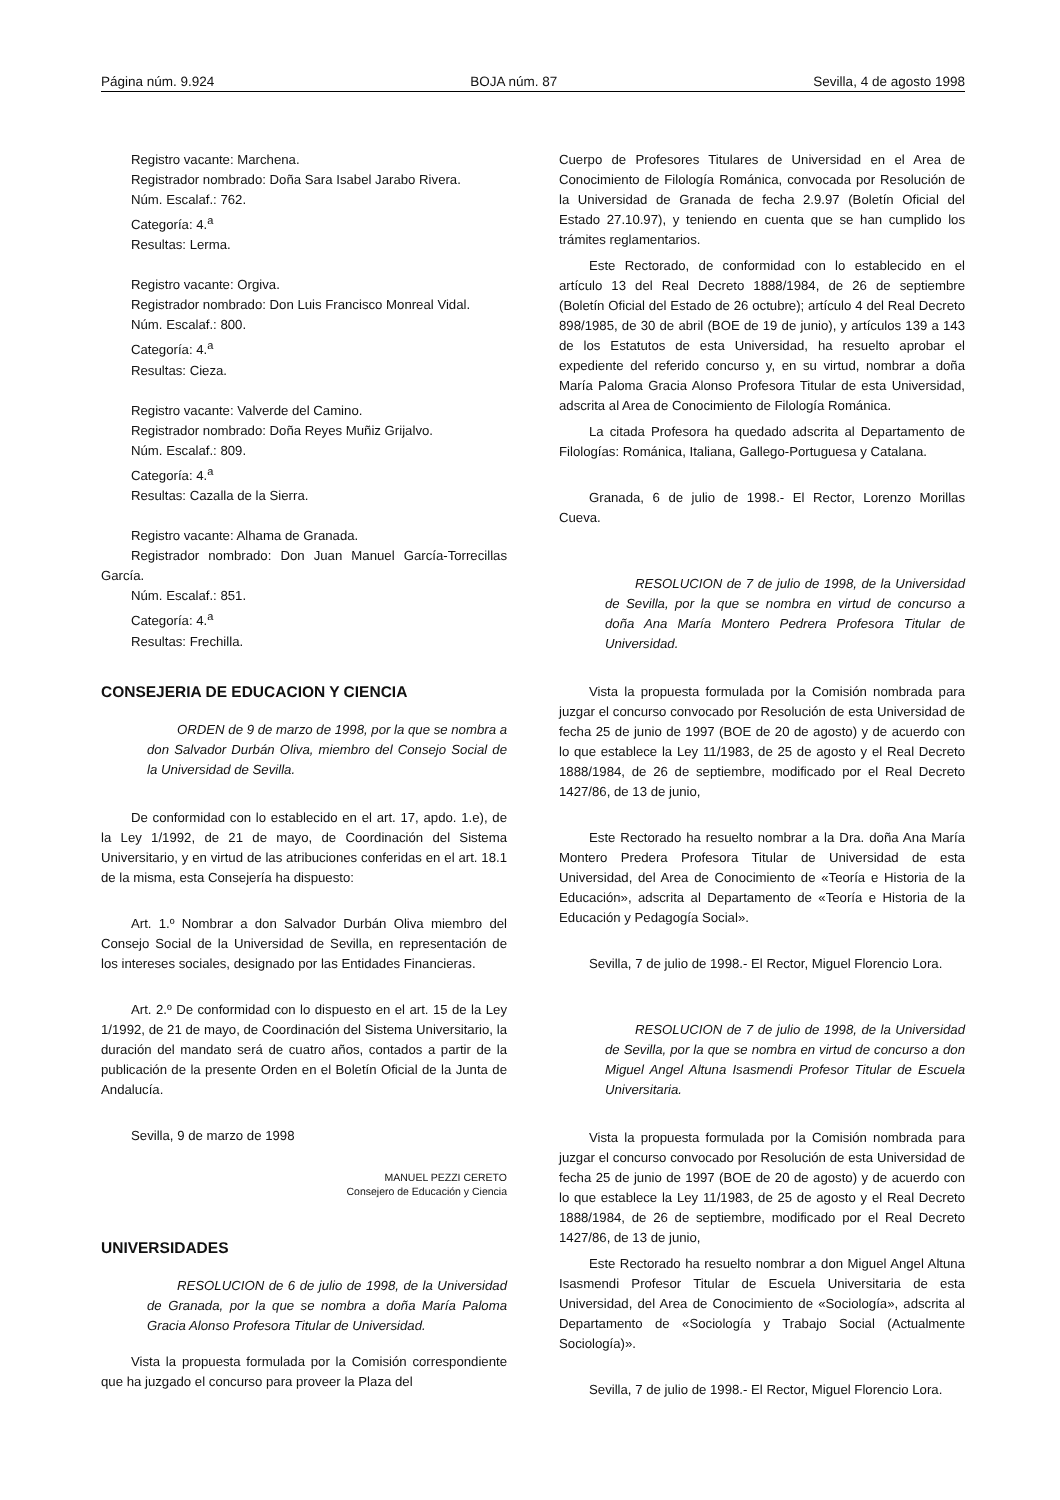Página núm. 9.924 BOJA núm. 87 Sevilla, 4 de agosto 1998
Registro vacante: Marchena.
Registrador nombrado: Doña Sara Isabel Jarabo Rivera.
Núm. Escalaf.: 762.
Categoría: 4.<sup>a</sup>
Resultas: Lerma.
Registro vacante: Orgiva.
Registrador nombrado: Don Luis Francisco Monreal Vidal.
Núm. Escalaf.: 800.
Categoría: 4.<sup>a</sup>
Resultas: Cieza.
Registro vacante: Valverde del Camino.
Registrador nombrado: Doña Reyes Muñiz Grijalvo.
Núm. Escalaf.: 809.
Categoría: 4.<sup>a</sup>
Resultas: Cazalla de la Sierra.
Registro vacante: Alhama de Granada.
Registrador nombrado: Don Juan Manuel García-Torrecillas García.
Núm. Escalaf.: 851.
Categoría: 4.<sup>a</sup>
Resultas: Frechilla.
CONSEJERIA DE EDUCACION Y CIENCIA
ORDEN de 9 de marzo de 1998, por la que se nombra a don Salvador Durbán Oliva, miembro del Consejo Social de la Universidad de Sevilla.
De conformidad con lo establecido en el art. 17, apdo. 1.e), de la Ley 1/1992, de 21 de mayo, de Coordinación del Sistema Universitario, y en virtud de las atribuciones conferidas en el art. 18.1 de la misma, esta Consejería ha dispuesto:
Art. 1.º Nombrar a don Salvador Durbán Oliva miembro del Consejo Social de la Universidad de Sevilla, en representación de los intereses sociales, designado por las Entidades Financieras.
Art. 2.º De conformidad con lo dispuesto en el art. 15 de la Ley 1/1992, de 21 de mayo, de Coordinación del Sistema Universitario, la duración del mandato será de cuatro años, contados a partir de la publicación de la presente Orden en el Boletín Oficial de la Junta de Andalucía.
Sevilla, 9 de marzo de 1998
MANUEL PEZZI CERETO
Consejero de Educación y Ciencia
UNIVERSIDADES
RESOLUCION de 6 de julio de 1998, de la Universidad de Granada, por la que se nombra a doña María Paloma Gracia Alonso Profesora Titular de Universidad.
Vista la propuesta formulada por la Comisión correspondiente que ha juzgado el concurso para proveer la Plaza del
Cuerpo de Profesores Titulares de Universidad en el Area de Conocimiento de Filología Románica, convocada por Resolución de la Universidad de Granada de fecha 2.9.97 (Boletín Oficial del Estado 27.10.97), y teniendo en cuenta que se han cumplido los trámites reglamentarios.
Este Rectorado, de conformidad con lo establecido en el artículo 13 del Real Decreto 1888/1984, de 26 de septiembre (Boletín Oficial del Estado de 26 octubre); artículo 4 del Real Decreto 898/1985, de 30 de abril (BOE de 19 de junio), y artículos 139 a 143 de los Estatutos de esta Universidad, ha resuelto aprobar el expediente del referido concurso y, en su virtud, nombrar a doña María Paloma Gracia Alonso Profesora Titular de esta Universidad, adscrita al Area de Conocimiento de Filología Románica.
La citada Profesora ha quedado adscrita al Departamento de Filologías: Románica, Italiana, Gallego-Portuguesa y Catalana.
Granada, 6 de julio de 1998.- El Rector, Lorenzo Morillas Cueva.
RESOLUCION de 7 de julio de 1998, de la Universidad de Sevilla, por la que se nombra en virtud de concurso a doña Ana María Montero Pedrera Profesora Titular de Universidad.
Vista la propuesta formulada por la Comisión nombrada para juzgar el concurso convocado por Resolución de esta Universidad de fecha 25 de junio de 1997 (BOE de 20 de agosto) y de acuerdo con lo que establece la Ley 11/1983, de 25 de agosto y el Real Decreto 1888/1984, de 26 de septiembre, modificado por el Real Decreto 1427/86, de 13 de junio,
Este Rectorado ha resuelto nombrar a la Dra. doña Ana María Montero Predera Profesora Titular de Universidad de esta Universidad, del Area de Conocimiento de «Teoría e Historia de la Educación», adscrita al Departamento de «Teoría e Historia de la Educación y Pedagogía Social».
Sevilla, 7 de julio de 1998.- El Rector, Miguel Florencio Lora.
RESOLUCION de 7 de julio de 1998, de la Universidad de Sevilla, por la que se nombra en virtud de concurso a don Miguel Angel Altuna Isasmendi Profesor Titular de Escuela Universitaria.
Vista la propuesta formulada por la Comisión nombrada para juzgar el concurso convocado por Resolución de esta Universidad de fecha 25 de junio de 1997 (BOE de 20 de agosto) y de acuerdo con lo que establece la Ley 11/1983, de 25 de agosto y el Real Decreto 1888/1984, de 26 de septiembre, modificado por el Real Decreto 1427/86, de 13 de junio,
Este Rectorado ha resuelto nombrar a don Miguel Angel Altuna Isasmendi Profesor Titular de Escuela Universitaria de esta Universidad, del Area de Conocimiento de «Sociología», adscrita al Departamento de «Sociología y Trabajo Social (Actualmente Sociología)».
Sevilla, 7 de julio de 1998.- El Rector, Miguel Florencio Lora.